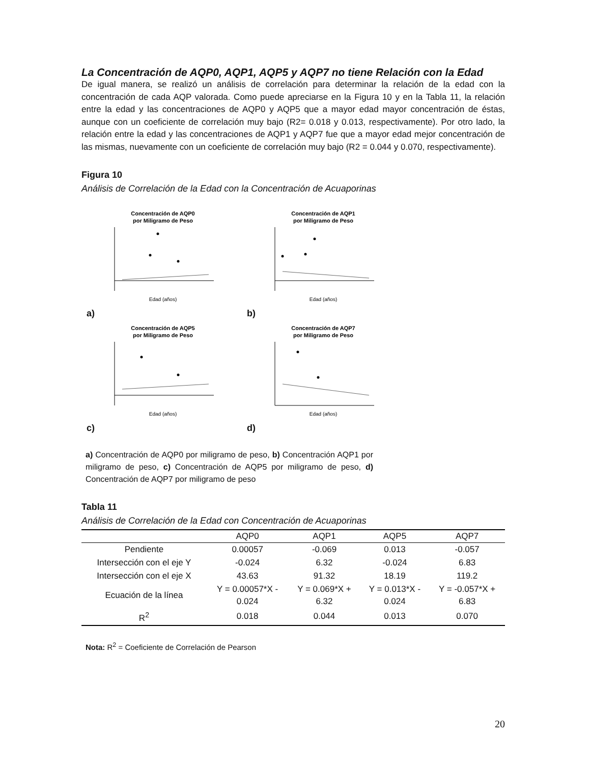La Concentración de AQP0, AQP1, AQP5 y AQP7 no tiene Relación con la Edad
De igual manera, se realizó un análisis de correlación para determinar la relación de la edad con la concentración de cada AQP valorada. Como puede apreciarse en la Figura 10 y en la Tabla 11, la relación entre la edad y las concentraciones de AQP0 y AQP5 que a mayor edad mayor concentración de éstas, aunque con un coeficiente de correlación muy bajo (R2= 0.018 y 0.013, respectivamente). Por otro lado, la relación entre la edad y las concentraciones de AQP1 y AQP7 fue que a mayor edad mejor concentración de las mismas, nuevamente con un coeficiente de correlación muy bajo (R2 = 0.044 y 0.070, respectivamente).
Figura 10
Análisis de Correlación de la Edad con la Concentración de Acuaporinas
Concentración de AQP0
por Miligramo de Peso
Edad (años)
a)
Concentración de AQP1
por Miligramo de Peso
Edad (años)
b)
Concentración de AQP5
por Miligramo de Peso
Edad (años)
c)
Concentración de AQP7
por Miligramo de Peso
Edad (años)
d)
a) Concentración de AQP0 por miligramo de peso, b) Concentración AQP1 por miligramo de peso, c) Concentración de AQP5 por miligramo de peso, d) Concentración de AQP7 por miligramo de peso
Tabla 11
Análisis de Correlación de la Edad con Concentración de Acuaporinas
| | AQP0 | AQP1 | AQP5 | AQP7 |
| --- | --- | --- | --- | --- |
| Pendiente | 0.00057 | -0.069 | 0.013 | -0.057 |
| Intersección con el eje Y | -0.024 | 6.32 | -0.024 | 6.83 |
| Intersección con el eje X | 43.63 | 91.32 | 18.19 | 119.2 |
| Ecuación de la línea | Y = 0.00057*X - 0.024 | Y = 0.069*X + 6.32 | Y = 0.013*X - 0.024 | Y = -0.057*X + 6.83 |
| R<sup>2</sup> | 0.018 | 0.044 | 0.013 | 0.070 |
Nota: R<sup>2</sup> = Coeficiente de Correlación de Pearson
20